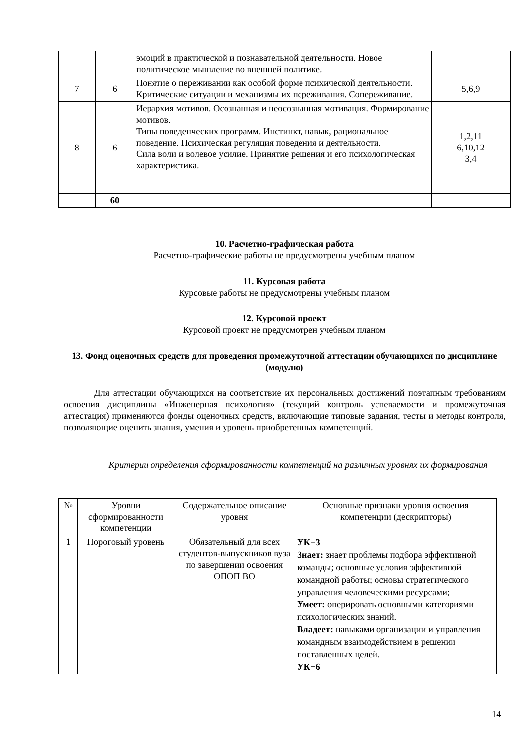| | | эмоций в практической и познавательной деятельности. Новое политическое мышление во внешней политике. | |
| 7 | 6 | Понятие о переживании как особой форме психической деятельности. Критические ситуации и механизмы их переживания. Сопереживание. | 5,6,9 |
| 8 | 6 | Иерархия мотивов. Осознанная и неосознанная мотивация. Формирование мотивов. Типы поведенческих программ. Инстинкт, навык, рациональное поведение. Психическая регуляция поведения и деятельности. Сила воли и волевое усилие. Принятие решения и его психологическая характеристика. | 1,2,11 6,10,12 3,4 |
| | 60 | | |
10. Расчетно-графическая работа
Расчетно-графические работы не предусмотрены учебным планом
11. Курсовая работа
Курсовые работы не предусмотрены учебным планом
12. Курсовой проект
Курсовой проект не предусмотрен учебным планом
13. Фонд оценочных средств для проведения промежуточной аттестации обучающихся по дисциплине (модулю)
Для аттестации обучающихся на соответствие их персональных достижений поэтапным требованиям освоения дисциплины «Инженерная психология» (текущий контроль успеваемости и промежуточная аттестация) применяются фонды оценочных средств, включающие типовые задания, тесты и методы контроля, позволяющие оценить знания, умения и уровень приобретенных компетенций.
Критерии определения сформированности компетенций на различных уровнях их формирования
| № | Уровни сформированности компетенции | Содержательное описание уровня | Основные признаки уровня освоения компетенции (дескрипторы) |
| --- | --- | --- | --- |
| 1 | Пороговый уровень | Обязательный для всех студентов-выпускников вуза по завершении освоения ОПОП ВО | УК−3 Знает: знает проблемы подбора эффективной команды; основные условия эффективной командной работы; основы стратегического управления человеческими ресурсами; Умеет: оперировать основными категориями психологических знаний. Владеет: навыками организации и управления командным взаимодействием в решении поставленных целей. УК−6 |
14